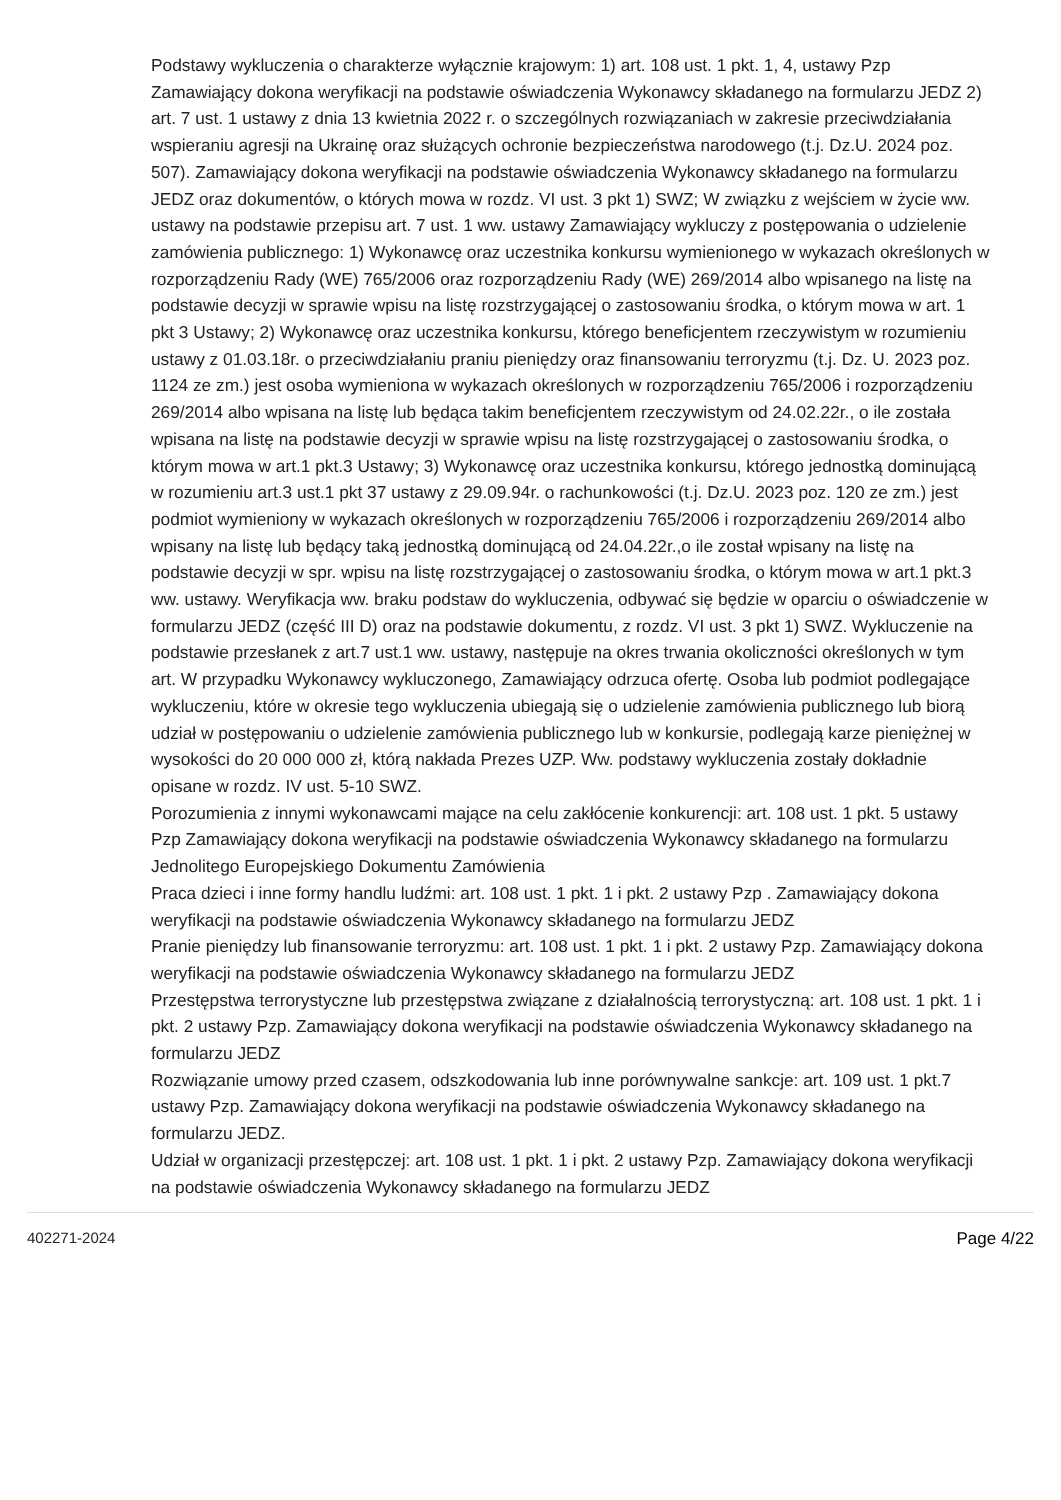Podstawy wykluczenia o charakterze wyłącznie krajowym: 1) art. 108 ust. 1 pkt. 1, 4, ustawy Pzp Zamawiający dokona weryfikacji na podstawie oświadczenia Wykonawcy składanego na formularzu JEDZ 2) art. 7 ust. 1 ustawy z dnia 13 kwietnia 2022 r. o szczególnych rozwiązaniach w zakresie przeciwdziałania wspieraniu agresji na Ukrainę oraz służących ochronie bezpieczeństwa narodowego (t.j. Dz.U. 2024 poz. 507). Zamawiający dokona weryfikacji na podstawie oświadczenia Wykonawcy składanego na formularzu JEDZ oraz dokumentów, o których mowa w rozdz. VI ust. 3 pkt 1) SWZ; W związku z wejściem w życie ww. ustawy na podstawie przepisu art. 7 ust. 1 ww. ustawy Zamawiający wykluczy z postępowania o udzielenie zamówienia publicznego: 1) Wykonawcę oraz uczestnika konkursu wymienionego w wykazach określonych w rozporządzeniu Rady (WE) 765/2006 oraz rozporządzeniu Rady (WE) 269/2014 albo wpisanego na listę na podstawie decyzji w sprawie wpisu na listę rozstrzygającej o zastosowaniu środka, o którym mowa w art. 1 pkt 3 Ustawy; 2) Wykonawcę oraz uczestnika konkursu, którego beneficjentem rzeczywistym w rozumieniu ustawy z 01.03.18r. o przeciwdziałaniu praniu pieniędzy oraz finansowaniu terroryzmu (t.j. Dz. U. 2023 poz. 1124 ze zm.) jest osoba wymieniona w wykazach określonych w rozporządzeniu 765/2006 i rozporządzeniu 269/2014 albo wpisana na listę lub będąca takim beneficjentem rzeczywistym od 24.02.22r., o ile została wpisana na listę na podstawie decyzji w sprawie wpisu na listę rozstrzygającej o zastosowaniu środka, o którym mowa w art.1 pkt.3 Ustawy; 3) Wykonawcę oraz uczestnika konkursu, którego jednostką dominującą w rozumieniu art.3 ust.1 pkt 37 ustawy z 29.09.94r. o rachunkowości (t.j. Dz.U. 2023 poz. 120 ze zm.) jest podmiot wymieniony w wykazach określonych w rozporządzeniu 765/2006 i rozporządzeniu 269/2014 albo wpisany na listę lub będący taką jednostką dominującą od 24.04.22r.,o ile został wpisany na listę na podstawie decyzji w spr. wpisu na listę rozstrzygającej o zastosowaniu środka, o którym mowa w art.1 pkt.3 ww. ustawy. Weryfikacja ww. braku podstaw do wykluczenia, odbywać się będzie w oparciu o oświadczenie w formularzu JEDZ (część III D) oraz na podstawie dokumentu, z rozdz. VI ust. 3 pkt 1) SWZ. Wykluczenie na podstawie przesłanek z art.7 ust.1 ww. ustawy, następuje na okres trwania okoliczności określonych w tym art. W przypadku Wykonawcy wykluczonego, Zamawiający odrzuca ofertę. Osoba lub podmiot podlegające wykluczeniu, które w okresie tego wykluczenia ubiegają się o udzielenie zamówienia publicznego lub biorą udział w postępowaniu o udzielenie zamówienia publicznego lub w konkursie, podlegają karze pieniężnej w wysokości do 20 000 000 zł, którą nakłada Prezes UZP. Ww. podstawy wykluczenia zostały dokładnie opisane w rozdz. IV ust. 5-10 SWZ.
Porozumienia z innymi wykonawcami mające na celu zakłócenie konkurencji: art. 108 ust. 1 pkt. 5 ustawy Pzp Zamawiający dokona weryfikacji na podstawie oświadczenia Wykonawcy składanego na formularzu Jednolitego Europejskiego Dokumentu Zamówienia
Praca dzieci i inne formy handlu ludźmi: art. 108 ust. 1 pkt. 1 i pkt. 2 ustawy Pzp . Zamawiający dokona weryfikacji na podstawie oświadczenia Wykonawcy składanego na formularzu JEDZ
Pranie pieniędzy lub finansowanie terroryzmu: art. 108 ust. 1 pkt. 1 i pkt. 2 ustawy Pzp. Zamawiający dokona weryfikacji na podstawie oświadczenia Wykonawcy składanego na formularzu JEDZ
Przestępstwa terrorystyczne lub przestępstwa związane z działalnością terrorystyczną: art. 108 ust. 1 pkt. 1 i pkt. 2 ustawy Pzp. Zamawiający dokona weryfikacji na podstawie oświadczenia Wykonawcy składanego na formularzu JEDZ
Rozwiązanie umowy przed czasem, odszkodowania lub inne porównywalne sankcje: art. 109 ust. 1 pkt.7 ustawy Pzp. Zamawiający dokona weryfikacji na podstawie oświadczenia Wykonawcy składanego na formularzu JEDZ.
Udział w organizacji przestępczej: art. 108 ust. 1 pkt. 1 i pkt. 2 ustawy Pzp. Zamawiający dokona weryfikacji na podstawie oświadczenia Wykonawcy składanego na formularzu JEDZ
402271-2024 Page 4/22